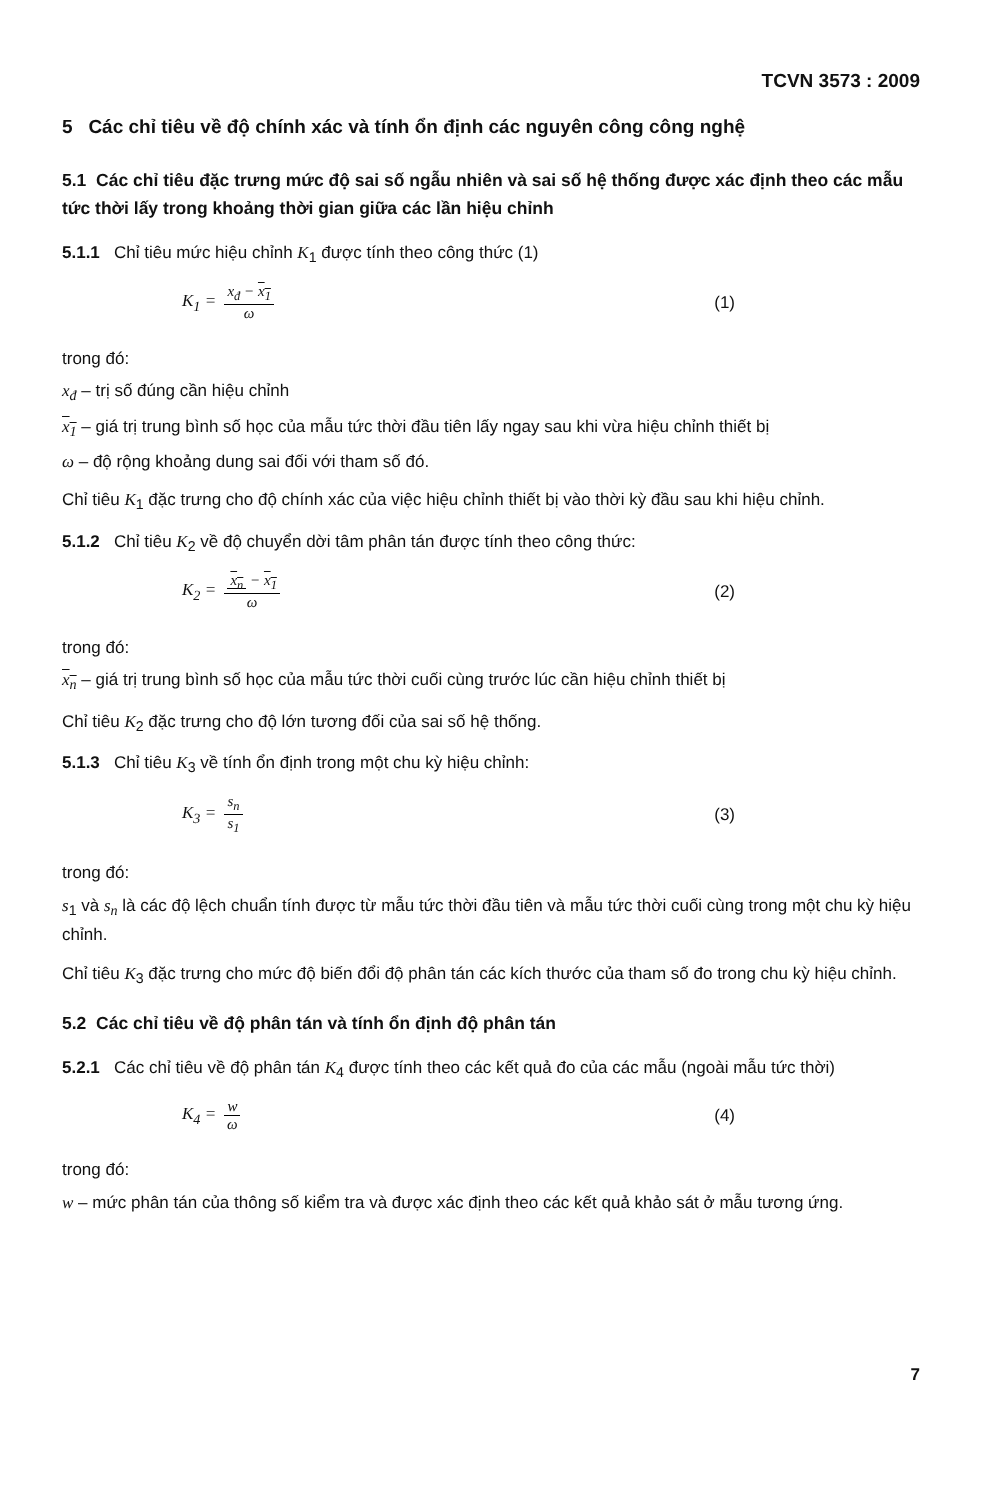TCVN 3573 : 2009
5 Các chỉ tiêu về độ chính xác và tính ổn định các nguyên công công nghệ
5.1 Các chỉ tiêu đặc trưng mức độ sai số ngẫu nhiên và sai số hệ thống được xác định theo các mẫu tức thời lấy trong khoảng thời gian giữa các lần hiệu chỉnh
5.1.1 Chỉ tiêu mức hiệu chỉnh K<sub>1</sub> được tính theo công thức (1)
K<sub>1</sub> = x<sub>đ</sub> − x<sub>1</sub> ω (1)
trong đó:
x<sub>đ</sub> – trị số đúng cần hiệu chỉnh
x<sub>1</sub> – giá trị trung bình số học của mẫu tức thời đầu tiên lấy ngay sau khi vừa hiệu chỉnh thiết bị
ω – độ rộng khoảng dung sai đối với tham số đó.
Chỉ tiêu K<sub>1</sub> đặc trưng cho độ chính xác của việc hiệu chỉnh thiết bị vào thời kỳ đầu sau khi hiệu chỉnh.
5.1.2 Chỉ tiêu K<sub>2</sub> về độ chuyển dời tâm phân tán được tính theo công thức:
K<sub>2</sub> = x<sub>n</sub> − x<sub>1</sub> ω (2)
trong đó:
x<sub>n</sub> – giá trị trung bình số học của mẫu tức thời cuối cùng trước lúc cần hiệu chỉnh thiết bị
Chỉ tiêu K<sub>2</sub> đặc trưng cho độ lớn tương đối của sai số hệ thống.
5.1.3 Chỉ tiêu K<sub>3</sub> về tính ổn định trong một chu kỳ hiệu chỉnh:
K<sub>3</sub> = s<sub>n</sub> s<sub>1</sub> (3)
trong đó:
s<sub>1</sub> và s<sub>n</sub> là các độ lệch chuẩn tính được từ mẫu tức thời đầu tiên và mẫu tức thời cuối cùng trong một chu kỳ hiệu chỉnh.
Chỉ tiêu K<sub>3</sub> đặc trưng cho mức độ biến đổi độ phân tán các kích thước của tham số đo trong chu kỳ hiệu chỉnh.
5.2 Các chỉ tiêu về độ phân tán và tính ổn định độ phân tán
5.2.1 Các chỉ tiêu về độ phân tán K<sub>4</sub> được tính theo các kết quả đo của các mẫu (ngoài mẫu tức thời)
K<sub>4</sub> = w ω (4)
trong đó:
w – mức phân tán của thông số kiểm tra và được xác định theo các kết quả khảo sát ở mẫu tương ứng.
7